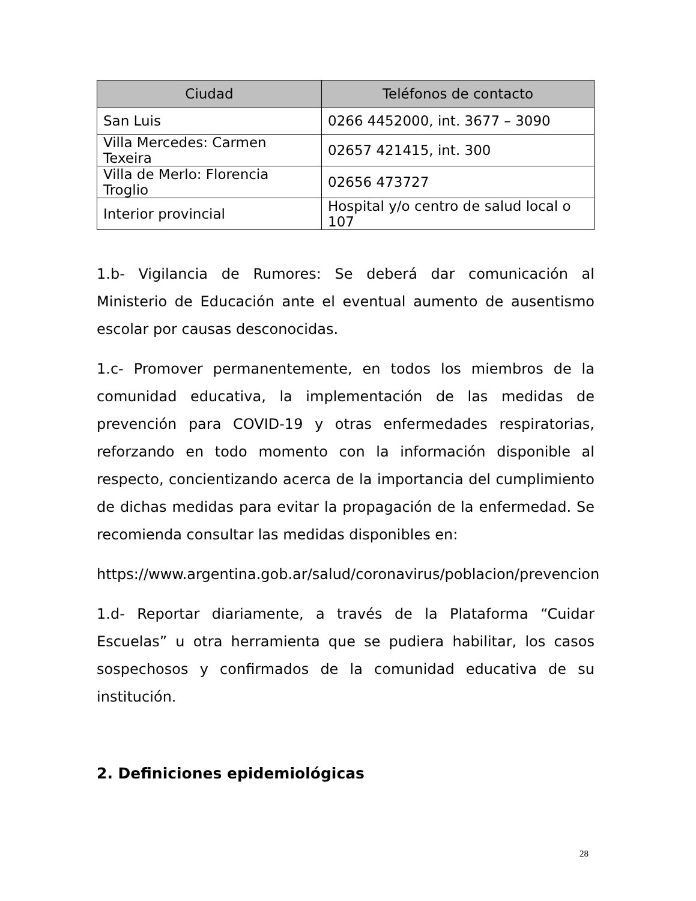| Ciudad | Teléfonos de contacto |
| --- | --- |
| San Luis | 0266 4452000, int. 3677 – 3090 |
| Villa Mercedes: Carmen Texeira | 02657 421415, int. 300 |
| Villa de Merlo: Florencia Troglio | 02656 473727 |
| Interior provincial | Hospital y/o centro de salud local o 107 |
1.b- Vigilancia de Rumores: Se deberá dar comunicación al Ministerio de Educación ante el eventual aumento de ausentismo escolar por causas desconocidas.
1.c- Promover permanentemente, en todos los miembros de la comunidad educativa, la implementación de las medidas de prevención para COVID-19 y otras enfermedades respiratorias, reforzando en todo momento con la información disponible al respecto, concientizando acerca de la importancia del cumplimiento de dichas medidas para evitar la propagación de la enfermedad. Se recomienda consultar las medidas disponibles en:
https://www.argentina.gob.ar/salud/coronavirus/poblacion/prevencion
1.d- Reportar diariamente, a través de la Plataforma “Cuidar Escuelas” u otra herramienta que se pudiera habilitar, los casos sospechosos y confirmados de la comunidad educativa de su institución.
2. Definiciones epidemiológicas
28